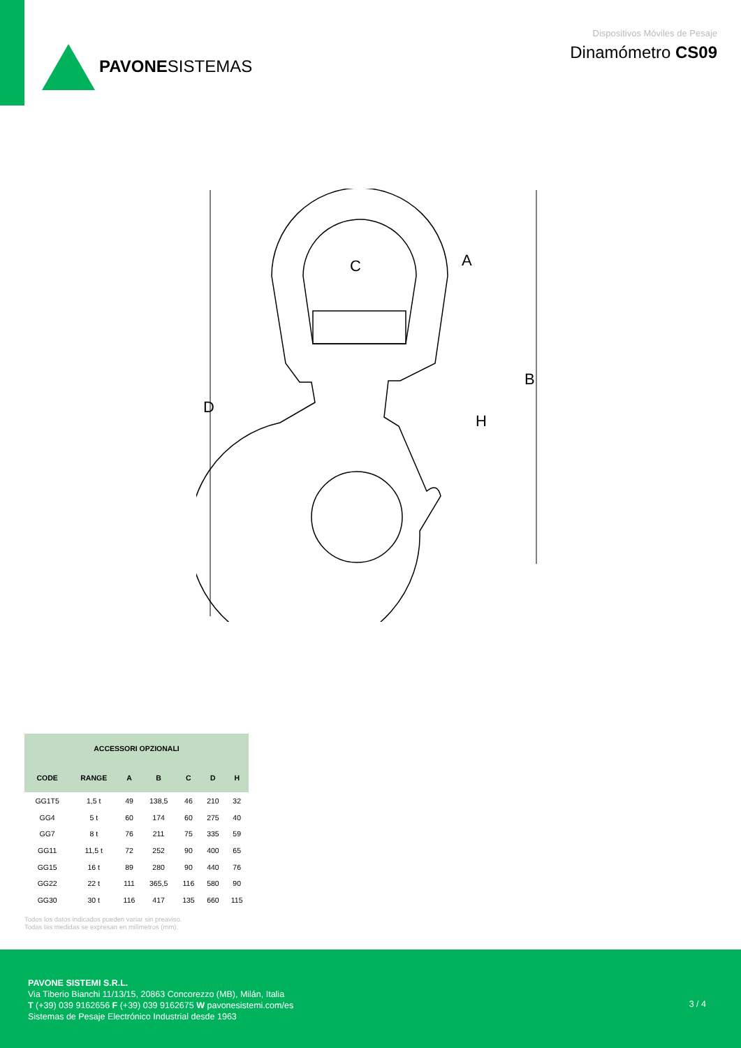PAVONESISTEMAS
Dispositivos Móviles de Pesaje
Dinamómetro CS09
D
B
C
A
H
| ACCESSORI OPZIONALI | | | | | | |
| --- | --- | --- | --- | --- | --- | --- |
| CODE | RANGE | A | B | C | D | H |
| GG1T5 | 1,5 t | 49 | 138,5 | 46 | 210 | 32 |
| GG4 | 5 t | 60 | 174 | 60 | 275 | 40 |
| GG7 | 8 t | 76 | 211 | 75 | 335 | 59 |
| GG11 | 11,5 t | 72 | 252 | 90 | 400 | 65 |
| GG15 | 16 t | 89 | 280 | 90 | 440 | 76 |
| GG22 | 22 t | 111 | 365,5 | 116 | 580 | 90 |
| GG30 | 30 t | 116 | 417 | 135 | 660 | 115 |
Todos los datos indicados pueden variar sin preaviso.
Todas las medidas se expresan en milímetros (mm).
PAVONE SISTEMI S.R.L.
Via Tiberio Bianchi 11/13/15, 20863 Concorezzo (MB), Milán, Italia
T (+39) 039 9162656 F (+39) 039 9162675 W pavonesistemi.com/es
Sistemas de Pesaje Electrónico Industrial desde 1963
3 / 4